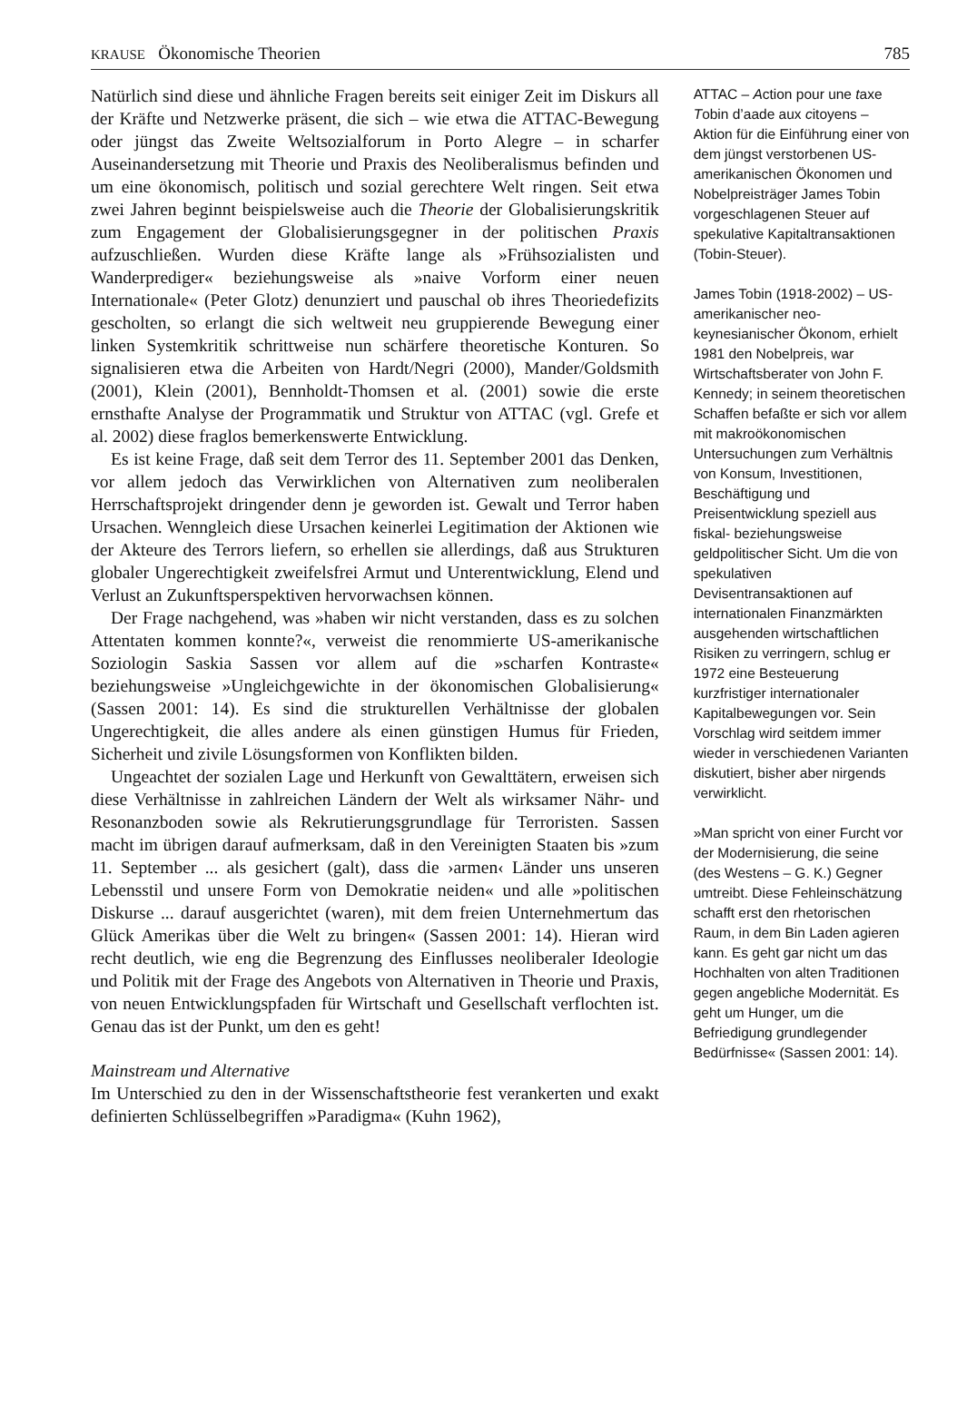KRAUSE Ökonomische Theorien 785
Natürlich sind diese und ähnliche Fragen bereits seit einiger Zeit im Diskurs all der Kräfte und Netzwerke präsent, die sich – wie etwa die ATTAC-Bewegung oder jüngst das Zweite Weltsozialforum in Porto Alegre – in scharfer Auseinandersetzung mit Theorie und Praxis des Neoliberalismus befinden und um eine ökonomisch, politisch und sozial gerechtere Welt ringen. Seit etwa zwei Jahren beginnt beispielsweise auch die Theorie der Globalisierungskritik zum Engagement der Globalisierungsgegner in der politischen Praxis aufzuschließen. Wurden diese Kräfte lange als »Frühsozialisten und Wanderprediger« beziehungsweise als »naive Vorform einer neuen Internationale« (Peter Glotz) denunziert und pauschal ob ihres Theoriedefizits gescholten, so erlangt die sich weltweit neu gruppierende Bewegung einer linken Systemkritik schrittweise nun schärfere theoretische Konturen. So signalisieren etwa die Arbeiten von Hardt/Negri (2000), Mander/Goldsmith (2001), Klein (2001), Bennholdt-Thomsen et al. (2001) sowie die erste ernsthafte Analyse der Programmatik und Struktur von ATTAC (vgl. Grefe et al. 2002) diese fraglos bemerkenswerte Entwicklung.
Es ist keine Frage, daß seit dem Terror des 11. September 2001 das Denken, vor allem jedoch das Verwirklichen von Alternativen zum neoliberalen Herrschaftsprojekt dringender denn je geworden ist. Gewalt und Terror haben Ursachen. Wenngleich diese Ursachen keinerlei Legitimation der Aktionen wie der Akteure des Terrors liefern, so erhellen sie allerdings, daß aus Strukturen globaler Ungerechtigkeit zweifelsfrei Armut und Unterentwicklung, Elend und Verlust an Zukunftsperspektiven hervorwachsen können.
Der Frage nachgehend, was »haben wir nicht verstanden, dass es zu solchen Attentaten kommen konnte?«, verweist die renommierte US-amerikanische Soziologin Saskia Sassen vor allem auf die »scharfen Kontraste« beziehungsweise »Ungleichgewichte in der ökonomischen Globalisierung« (Sassen 2001: 14). Es sind die strukturellen Verhältnisse der globalen Ungerechtigkeit, die alles andere als einen günstigen Humus für Frieden, Sicherheit und zivile Lösungsformen von Konflikten bilden.
Ungeachtet der sozialen Lage und Herkunft von Gewalttätern, erweisen sich diese Verhältnisse in zahlreichen Ländern der Welt als wirksamer Nähr- und Resonanzboden sowie als Rekrutierungsgrundlage für Terroristen. Sassen macht im übrigen darauf aufmerksam, daß in den Vereinigten Staaten bis »zum 11. September ... als gesichert (galt), dass die ›armen‹ Länder uns unseren Lebensstil und unsere Form von Demokratie neiden« und alle »politischen Diskurse ... darauf ausgerichtet (waren), mit dem freien Unternehmertum das Glück Amerikas über die Welt zu bringen« (Sassen 2001: 14). Hieran wird recht deutlich, wie eng die Begrenzung des Einflusses neoliberaler Ideologie und Politik mit der Frage des Angebots von Alternativen in Theorie und Praxis, von neuen Entwicklungspfaden für Wirtschaft und Gesellschaft verflochten ist. Genau das ist der Punkt, um den es geht!
Mainstream und Alternative
Im Unterschied zu den in der Wissenschaftstheorie fest verankerten und exakt definierten Schlüsselbegriffen »Paradigma« (Kuhn 1962),
ATTAC – Action pour une taxe Tobin d’aade aux citoyens – Aktion für die Einführung einer von dem jüngst verstorbenen US-amerikanischen Ökonomen und Nobelpreisträger James Tobin vorgeschlagenen Steuer auf spekulative Kapitaltransaktionen (Tobin-Steuer).
James Tobin (1918-2002) – US-amerikanischer neo-keynesianischer Ökonom, erhielt 1981 den Nobelpreis, war Wirtschaftsberater von John F. Kennedy; in seinem theoretischen Schaffen befaßte er sich vor allem mit makroökonomischen Untersuchungen zum Verhältnis von Konsum, Investitionen, Beschäftigung und Preisentwicklung speziell aus fiskal- beziehungsweise geldpolitischer Sicht. Um die von spekulativen Devisentransaktionen auf internationalen Finanzmärkten ausgehenden wirtschaftlichen Risiken zu verringern, schlug er 1972 eine Besteuerung kurzfristiger internationaler Kapitalbewegungen vor. Sein Vorschlag wird seitdem immer wieder in verschiedenen Varianten diskutiert, bisher aber nirgends verwirklicht.
»Man spricht von einer Furcht vor der Modernisierung, die seine (des Westens – G. K.) Gegner umtreibt. Diese Fehleinschätzung schafft erst den rhetorischen Raum, in dem Bin Laden agieren kann. Es geht gar nicht um das Hochhalten von alten Traditionen gegen angebliche Modernität. Es geht um Hunger, um die Befriedigung grundlegender Bedürfnisse« (Sassen 2001: 14).